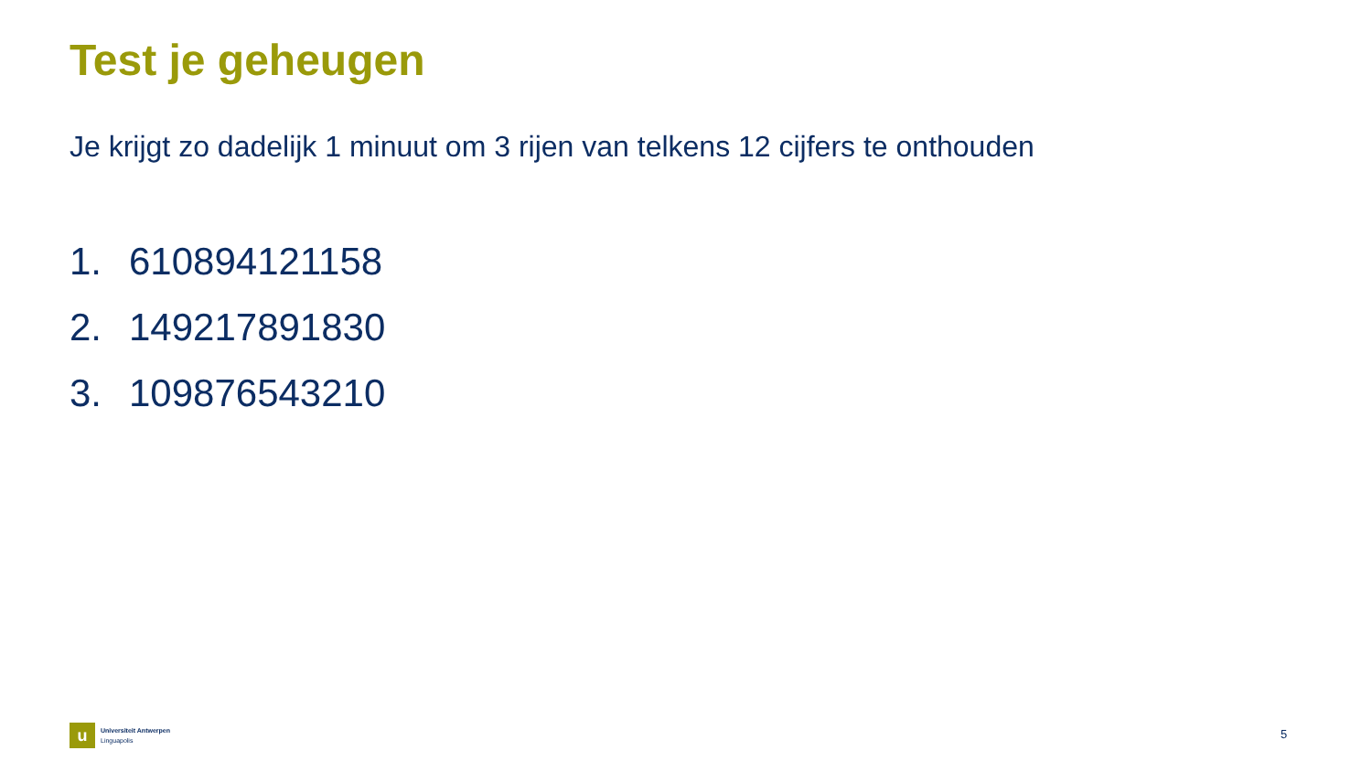Test je geheugen
Je krijgt zo dadelijk 1 minuut om 3 rijen van telkens 12 cijfers te onthouden
1. 610894121158
2. 149217891830
3. 109876543210
u
Universiteit Antwerpen
Linguapolis
5